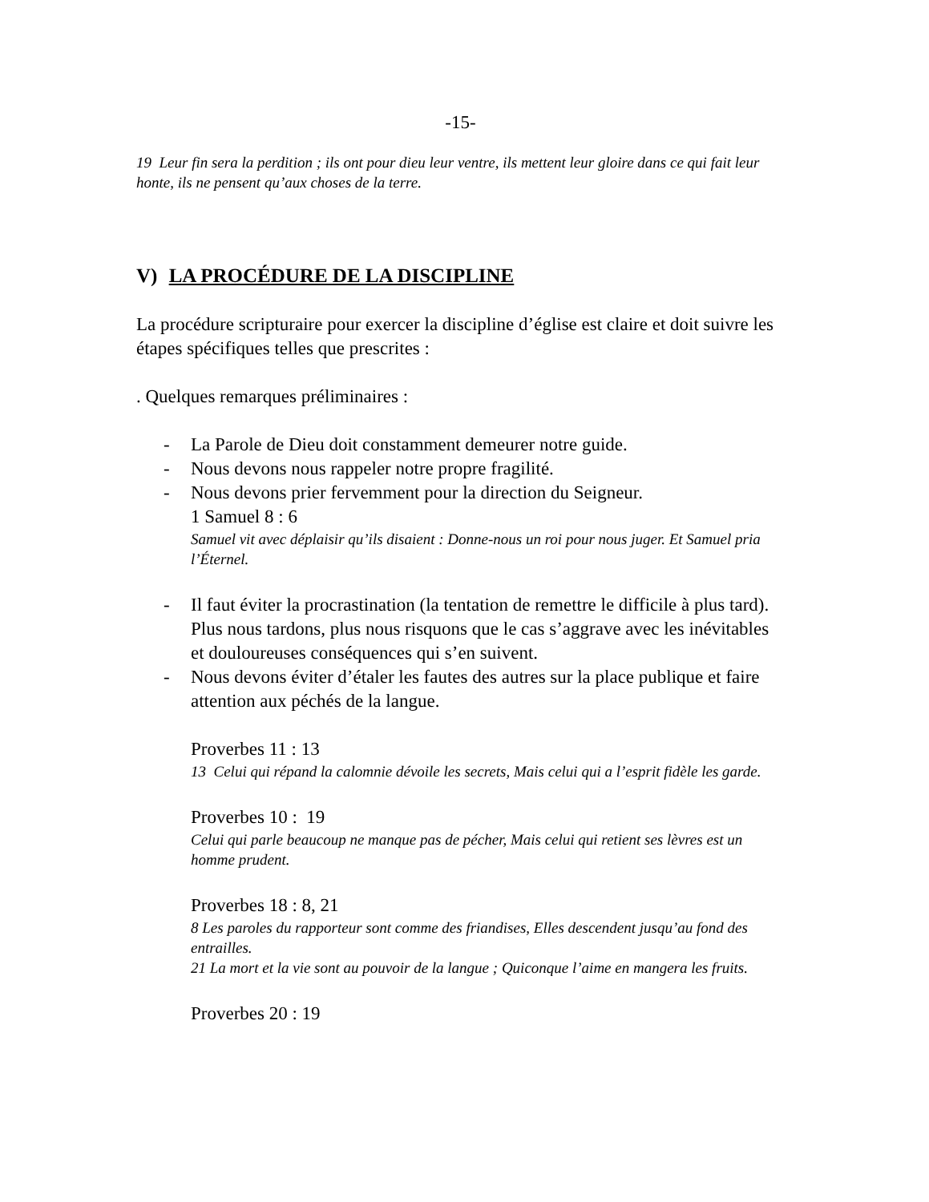-15-
19 Leur fin sera la perdition ; ils ont pour dieu leur ventre, ils mettent leur gloire dans ce qui fait leur honte, ils ne pensent qu’aux choses de la terre.
V) LA PROCÉDURE DE LA DISCIPLINE
La procédure scripturaire pour exercer la discipline d’église est claire et doit suivre les étapes spécifiques telles que prescrites :
. Quelques remarques préliminaires :
- La Parole de Dieu doit constamment demeurer notre guide.
- Nous devons nous rappeler notre propre fragilité.
- Nous devons prier fervemment pour la direction du Seigneur.
1 Samuel 8 : 6
Samuel vit avec déplaisir qu’ils disaient : Donne-nous un roi pour nous juger. Et Samuel pria l’Éternel.
- Il faut éviter la procrastination (la tentation de remettre le difficile à plus tard). Plus nous tardons, plus nous risquons que le cas s’aggrave avec les inévitables et douloureuses conséquences qui s’en suivent.
- Nous devons éviter d’étaler les fautes des autres sur la place publique et faire attention aux péchés de la langue.
Proverbes 11 : 13
13 Celui qui répand la calomnie dévoile les secrets, Mais celui qui a l’esprit fidèle les garde.
Proverbes 10 : 19
Celui qui parle beaucoup ne manque pas de pécher, Mais celui qui retient ses lèvres est un homme prudent.
Proverbes 18 : 8, 21
8 Les paroles du rapporteur sont comme des friandises, Elles descendent jusqu’au fond des entrailles.
21 La mort et la vie sont au pouvoir de la langue ; Quiconque l’aime en mangera les fruits.
Proverbes 20 : 19